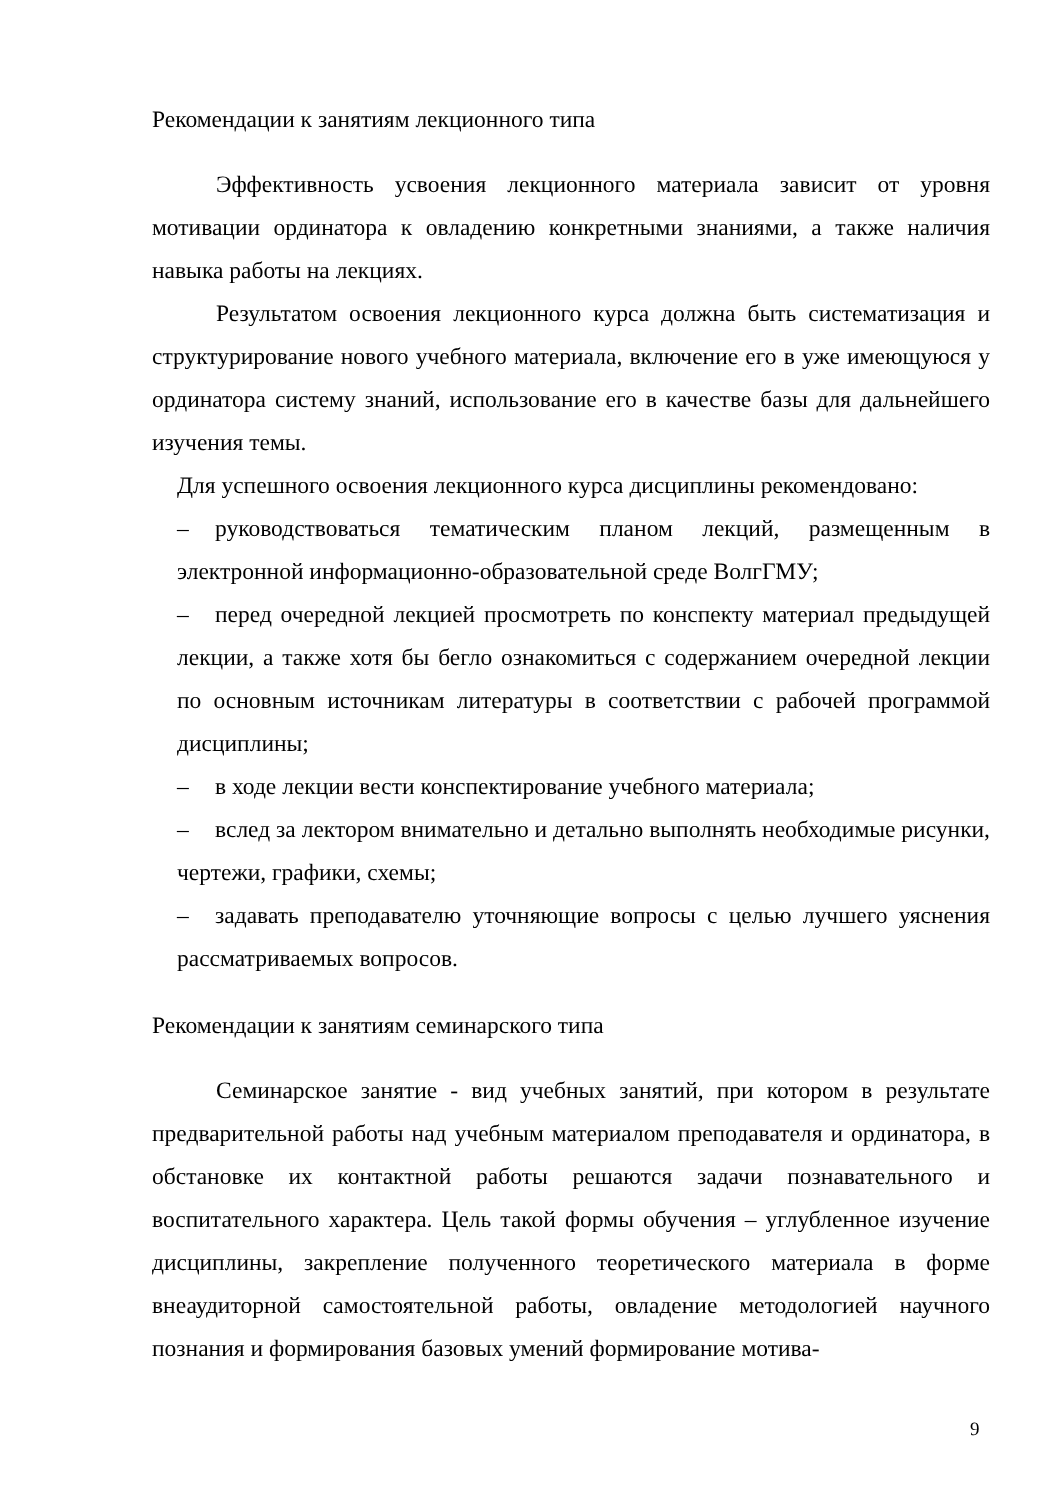Рекомендации к занятиям лекционного типа
Эффективность усвоения лекционного материала зависит от уровня мотивации ординатора к овладению конкретными знаниями, а также наличия навыка работы на лекциях.
Результатом освоения лекционного курса должна быть систематизация и структурирование нового учебного материала, включение его в уже имеющуюся у ординатора систему знаний, использование его в качестве базы для дальнейшего изучения темы.
Для успешного освоения лекционного курса дисциплины рекомендовано:
– руководствоваться тематическим планом лекций, размещенным в электронной информационно-образовательной среде ВолгГМУ;
– перед очередной лекцией просмотреть по конспекту материал предыдущей лекции, а также хотя бы бегло ознакомиться с содержанием очередной лекции по основным источникам литературы в соответствии с рабочей программой дисциплины;
– в ходе лекции вести конспектирование учебного материала;
– вслед за лектором внимательно и детально выполнять необходимые рисунки, чертежи, графики, схемы;
– задавать преподавателю уточняющие вопросы с целью лучшего уяснения рассматриваемых вопросов.
Рекомендации к занятиям семинарского типа
Семинарское занятие - вид учебных занятий, при котором в результате предварительной работы над учебным материалом преподавателя и ординатора, в обстановке их контактной работы решаются задачи познавательного и воспитательного характера. Цель такой формы обучения – углубленное изучение дисциплины, закрепление полученного теоретического материала в форме внеаудиторной самостоятельной работы, овладение методологией научного познания и формирования базовых умений формирование мотива-
9